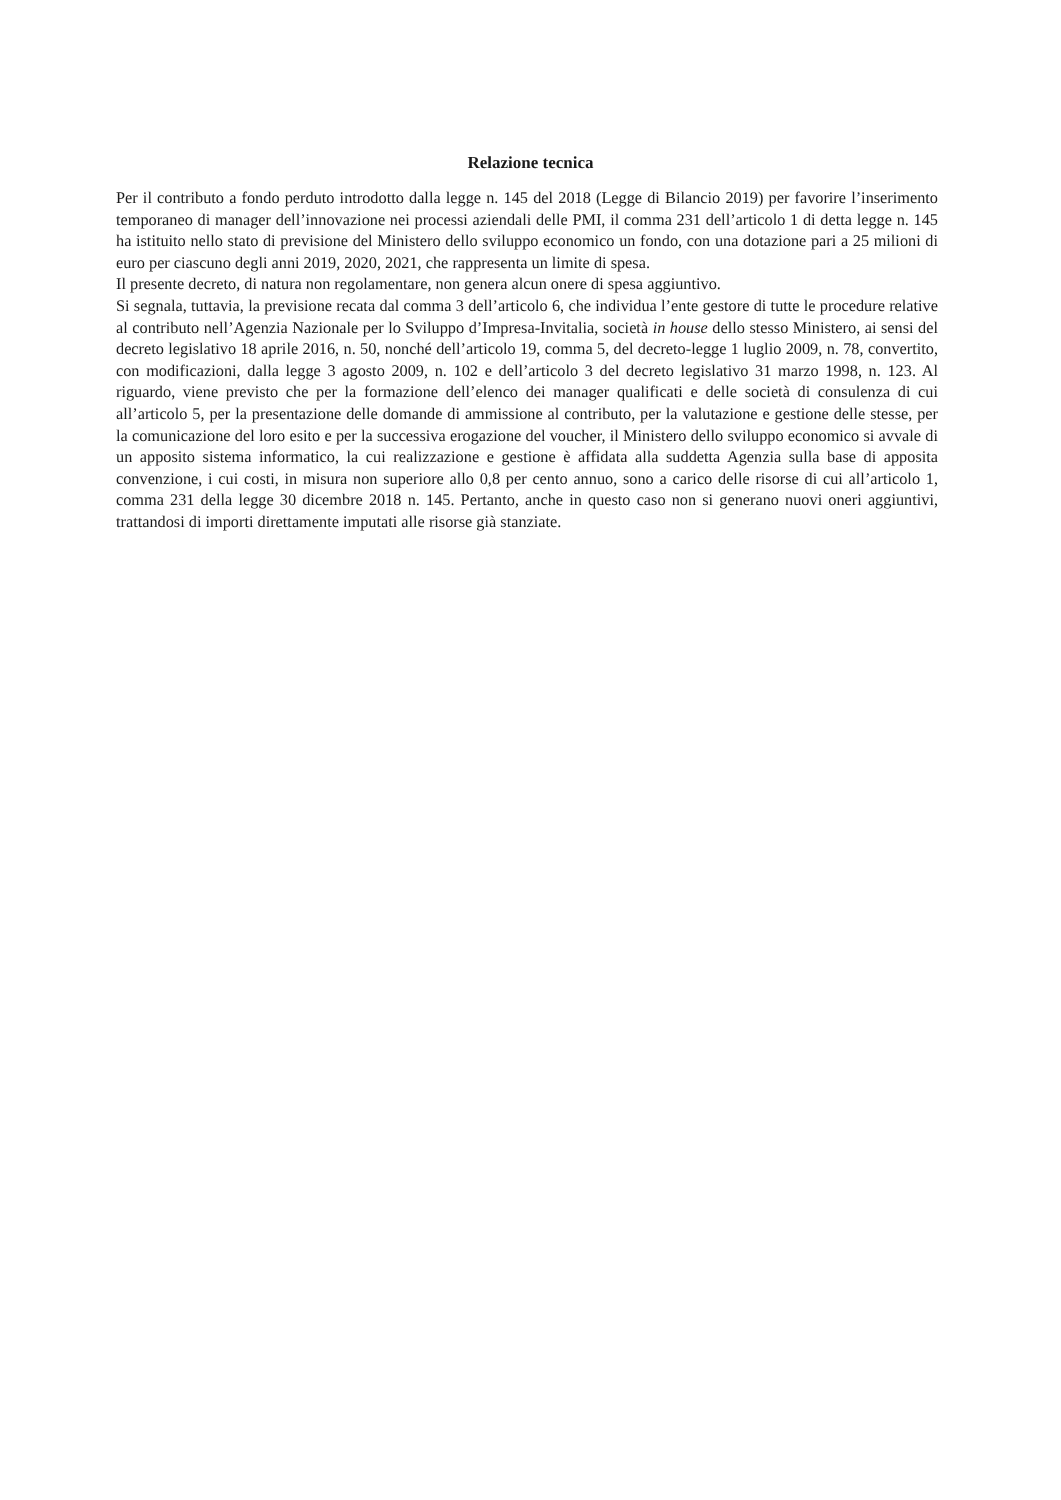Relazione tecnica
Per il contributo a fondo perduto introdotto dalla legge n. 145 del 2018 (Legge di Bilancio 2019) per favorire l’inserimento temporaneo di manager dell’innovazione nei processi aziendali delle PMI, il comma 231 dell’articolo 1 di detta legge n. 145 ha istituito nello stato di previsione del Ministero dello sviluppo economico un fondo, con una dotazione pari a 25 milioni di euro per ciascuno degli anni 2019, 2020, 2021, che rappresenta un limite di spesa.
Il presente decreto, di natura non regolamentare, non genera alcun onere di spesa aggiuntivo.
Si segnala, tuttavia, la previsione recata dal comma 3 dell’articolo 6, che individua l’ente gestore di tutte le procedure relative al contributo nell’Agenzia Nazionale per lo Sviluppo d’Impresa-Invitalia, società in house dello stesso Ministero, ai sensi del decreto legislativo 18 aprile 2016, n. 50, nonché dell’articolo 19, comma 5, del decreto-legge 1 luglio 2009, n. 78, convertito, con modificazioni, dalla legge 3 agosto 2009, n. 102 e dell’articolo 3 del decreto legislativo 31 marzo 1998, n. 123. Al riguardo, viene previsto che per la formazione dell’elenco dei manager qualificati e delle società di consulenza di cui all’articolo 5, per la presentazione delle domande di ammissione al contributo, per la valutazione e gestione delle stesse, per la comunicazione del loro esito e per la successiva erogazione del voucher, il Ministero dello sviluppo economico si avvale di un apposito sistema informatico, la cui realizzazione e gestione è affidata alla suddetta Agenzia sulla base di apposita convenzione, i cui costi, in misura non superiore allo 0,8 per cento annuo, sono a carico delle risorse di cui all’articolo 1, comma 231 della legge 30 dicembre 2018 n. 145. Pertanto, anche in questo caso non si generano nuovi oneri aggiuntivi, trattandosi di importi direttamente imputati alle risorse già stanziate.